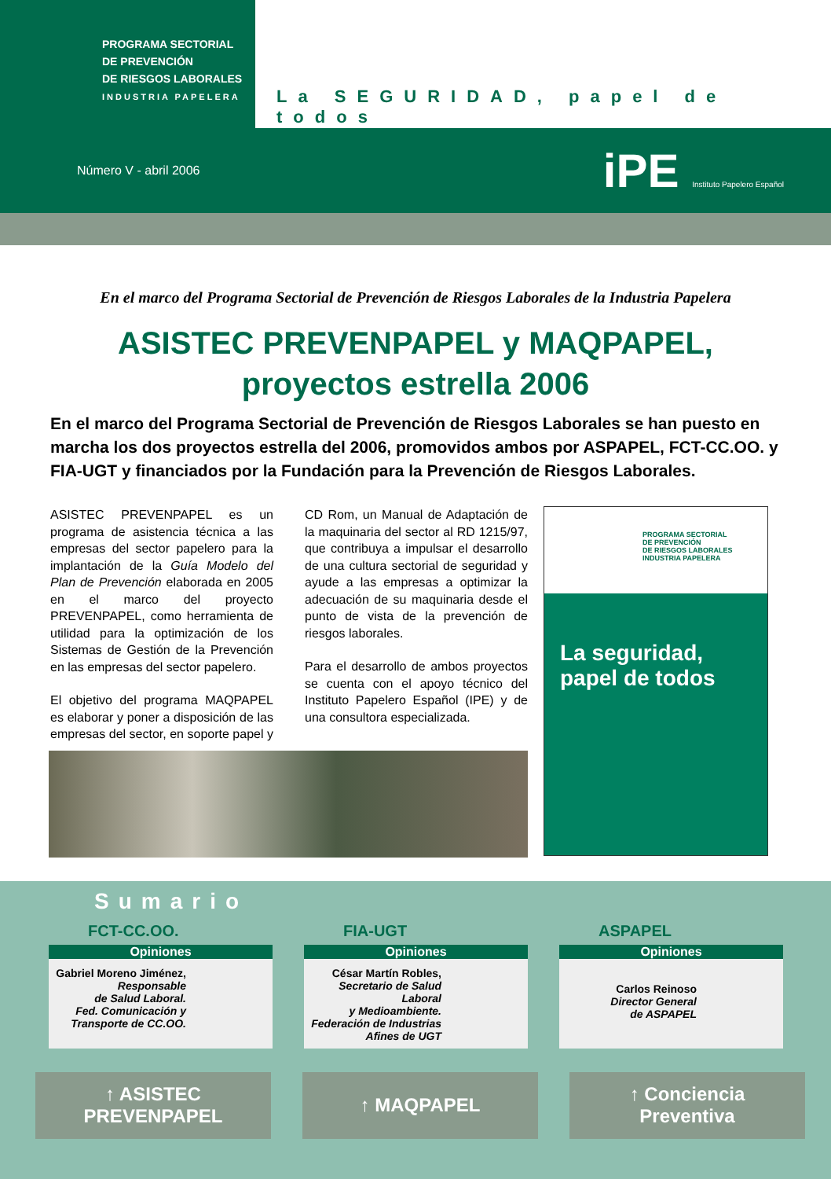PROGRAMA SECTORIAL
DE PREVENCIÓN
DE RIESGOS LABORALES
INDUSTRIA PAPELERA
La SEGURIDAD, papel de todos
Número V - abril 2006 iPE Instituto Papelero Español
En el marco del Programa Sectorial de Prevención de Riesgos Laborales de la Industria Papelera
ASISTEC PREVENPAPEL y MAQPAPEL,
proyectos estrella 2006
En el marco del Programa Sectorial de Prevención de Riesgos Laborales se han puesto en marcha los dos proyectos estrella del 2006, promovidos ambos por ASPAPEL, FCT-CC.OO. y FIA-UGT y financiados por la Fundación para la Prevención de Riesgos Laborales.
ASISTEC PREVENPAPEL es un programa de asistencia técnica a las empresas del sector papelero para la implantación de la Guía Modelo del Plan de Prevención elaborada en 2005 en el marco del proyecto PREVENPAPEL, como herramienta de utilidad para la optimización de los Sistemas de Gestión de la Prevención en las empresas del sector papelero.
El objetivo del programa MAQPAPEL es elaborar y poner a disposición de las empresas del sector, en soporte papel y CD Rom, un Manual de Adaptación de la maquinaria del sector al RD 1215/97, que contribuya a impulsar el desarrollo de una cultura sectorial de seguridad y ayude a las empresas a optimizar la adecuación de su maquinaria desde el punto de vista de la prevención de riesgos laborales.
Para el desarrollo de ambos proyectos se cuenta con el apoyo técnico del Instituto Papelero Español (IPE) y de una consultora especializada.
PROGRAMA SECTORIAL
DE PREVENCIÓN
DE RIESGOS LABORALES
INDUSTRIA PAPELERA
La seguridad,
papel de todos
Sumario
FCT-CC.OO.
Opiniones
Gabriel Moreno Jiménez,
Responsable
de Salud Laboral.
Fed. Comunicación y
Transporte de CC.OO.
FIA-UGT
Opiniones
César Martín Robles,
Secretario de Salud Laboral
y Medioambiente.
Federación de Industrias
Afines de UGT
ASPAPEL
Opiniones
Carlos Reinoso
Director General
de ASPAPEL
↑ ASISTEC
PREVENPAPEL
↑ MAQPAPEL ↑ Conciencia
Preventiva